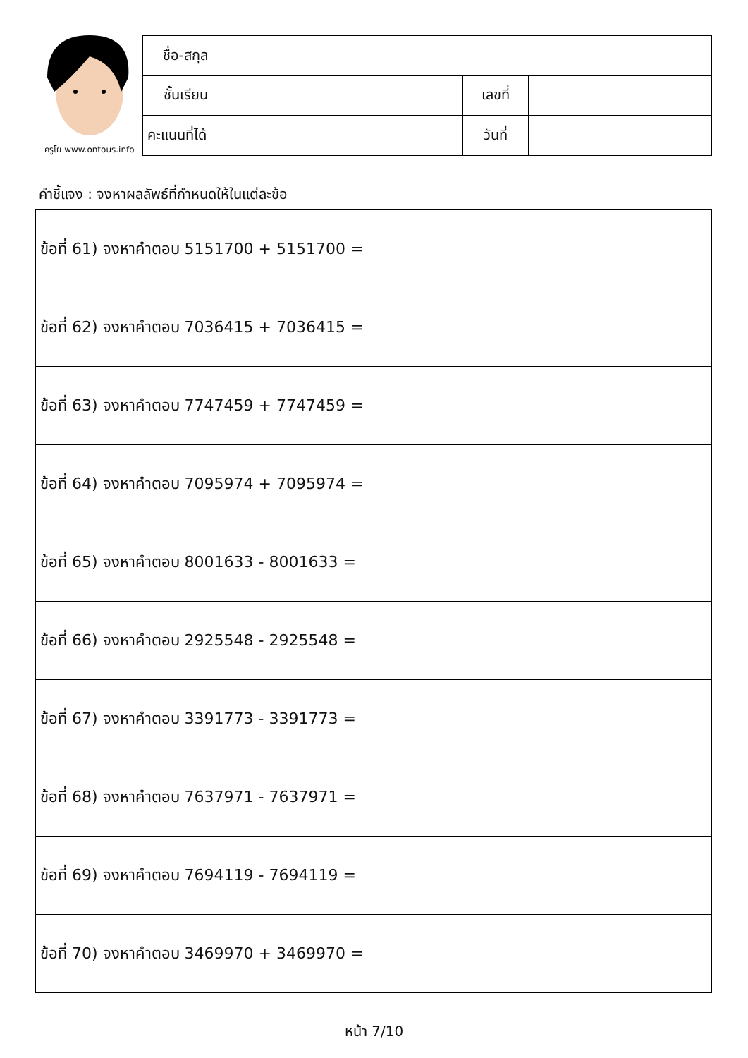ครูโย www.ontous.info
| ชื่อ-สกุล | | | |
| ชั้นเรียน | | เลขที่ | |
| คะแนนที่ได้ | | วันที่ | |
คำชี้แจง : จงหาผลลัพธ์ที่กำหนดให้ในแต่ละข้อ
| ข้อที่ 61) จงหาคำตอบ 5151700 + 5151700 = |
| ข้อที่ 62) จงหาคำตอบ 7036415 + 7036415 = |
| ข้อที่ 63) จงหาคำตอบ 7747459 + 7747459 = |
| ข้อที่ 64) จงหาคำตอบ 7095974 + 7095974 = |
| ข้อที่ 65) จงหาคำตอบ 8001633 - 8001633 = |
| ข้อที่ 66) จงหาคำตอบ 2925548 - 2925548 = |
| ข้อที่ 67) จงหาคำตอบ 3391773 - 3391773 = |
| ข้อที่ 68) จงหาคำตอบ 7637971 - 7637971 = |
| ข้อที่ 69) จงหาคำตอบ 7694119 - 7694119 = |
| ข้อที่ 70) จงหาคำตอบ 3469970 + 3469970 = |
หน้า 7/10